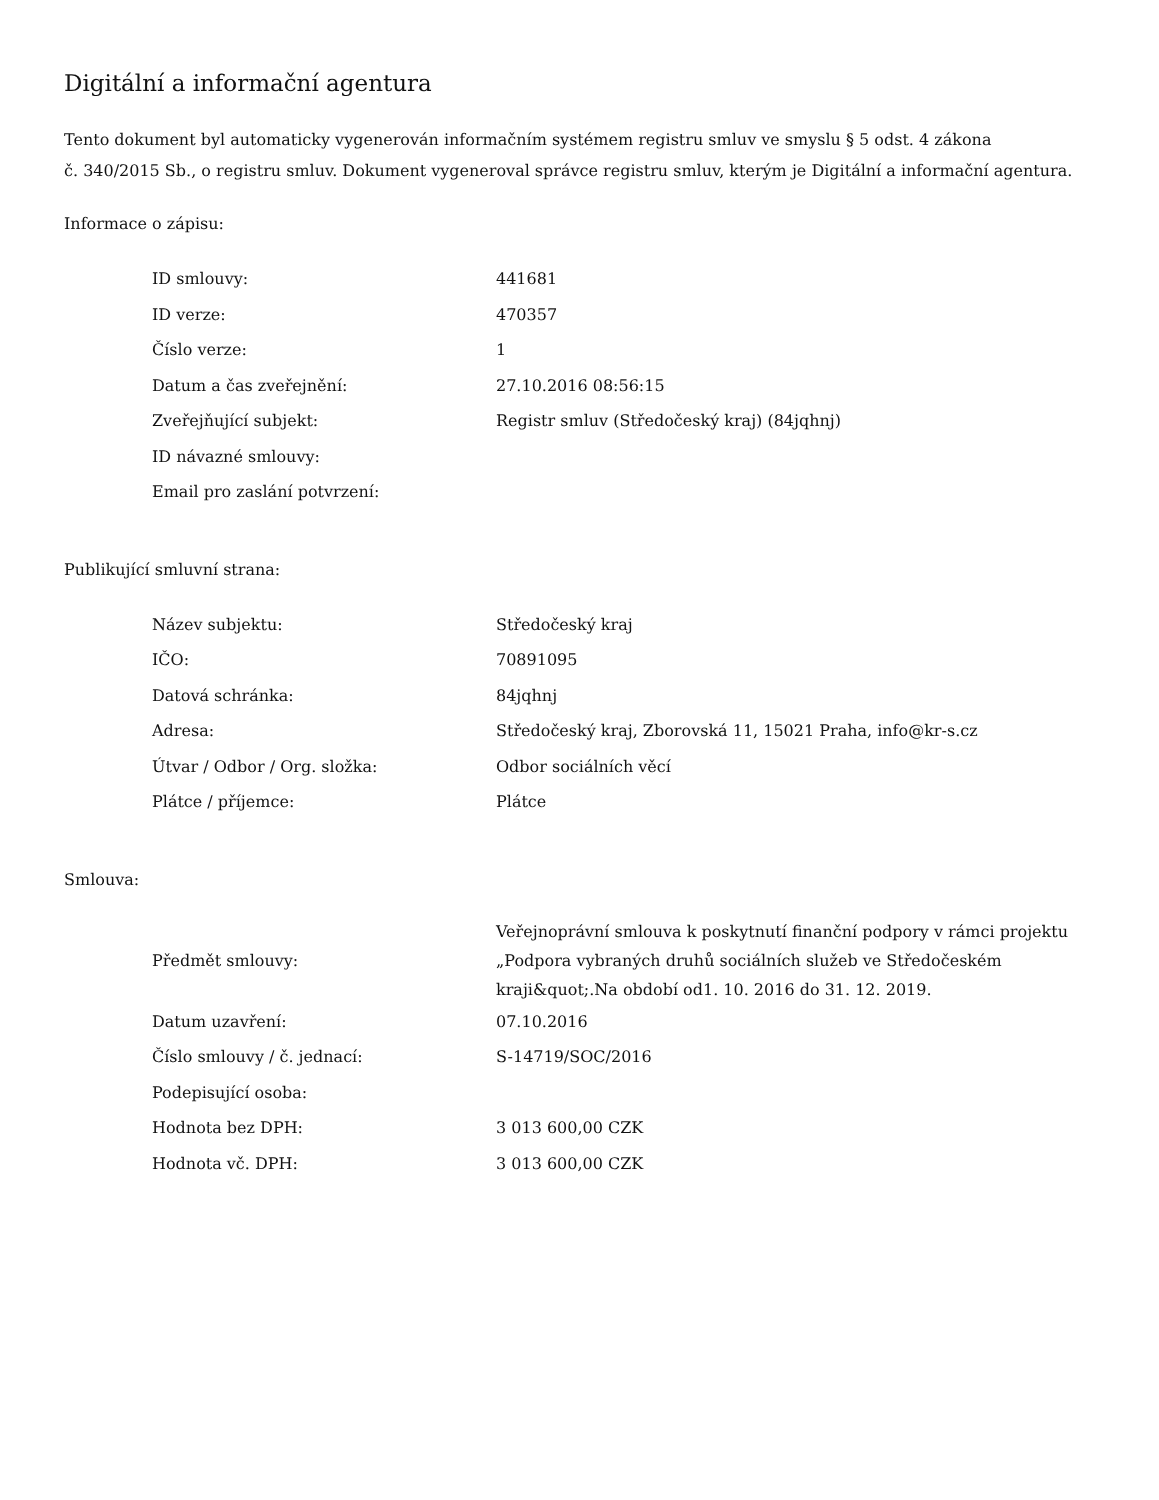Digitální a informační agentura
Tento dokument byl automaticky vygenerován informačním systémem registru smluv ve smyslu § 5 odst. 4 zákona
č. 340/2015 Sb., o registru smluv. Dokument vygeneroval správce registru smluv, kterým je Digitální a informační agentura.
Informace o zápisu:
| ID smlouvy: | 441681 |
| ID verze: | 470357 |
| Číslo verze: | 1 |
| Datum a čas zveřejnění: | 27.10.2016 08:56:15 |
| Zveřejňující subjekt: | Registr smluv (Středočeský kraj) (84jqhnj) |
| ID návazné smlouvy: | |
| Email pro zaslání potvrzení: | |
Publikující smluvní strana:
| Název subjektu: | Středočeský kraj |
| IČO: | 70891095 |
| Datová schránka: | 84jqhnj |
| Adresa: | Středočeský kraj, Zborovská 11, 15021 Praha, info@kr-s.cz |
| Útvar / Odbor / Org. složka: | Odbor sociálních věcí |
| Plátce / příjemce: | Plátce |
Smlouva:
| Předmět smlouvy: | Veřejnoprávní smlouva k poskytnutí finanční podpory v rámci projektu „Podpora vybraných druhů sociálních služeb ve Středočeském kraji&quot;.Na období od1. 10. 2016 do 31. 12. 2019. |
| Datum uzavření: | 07.10.2016 |
| Číslo smlouvy / č. jednací: | S-14719/SOC/2016 |
| Podepisující osoba: | |
| Hodnota bez DPH: | 3 013 600,00 CZK |
| Hodnota vč. DPH: | 3 013 600,00 CZK |